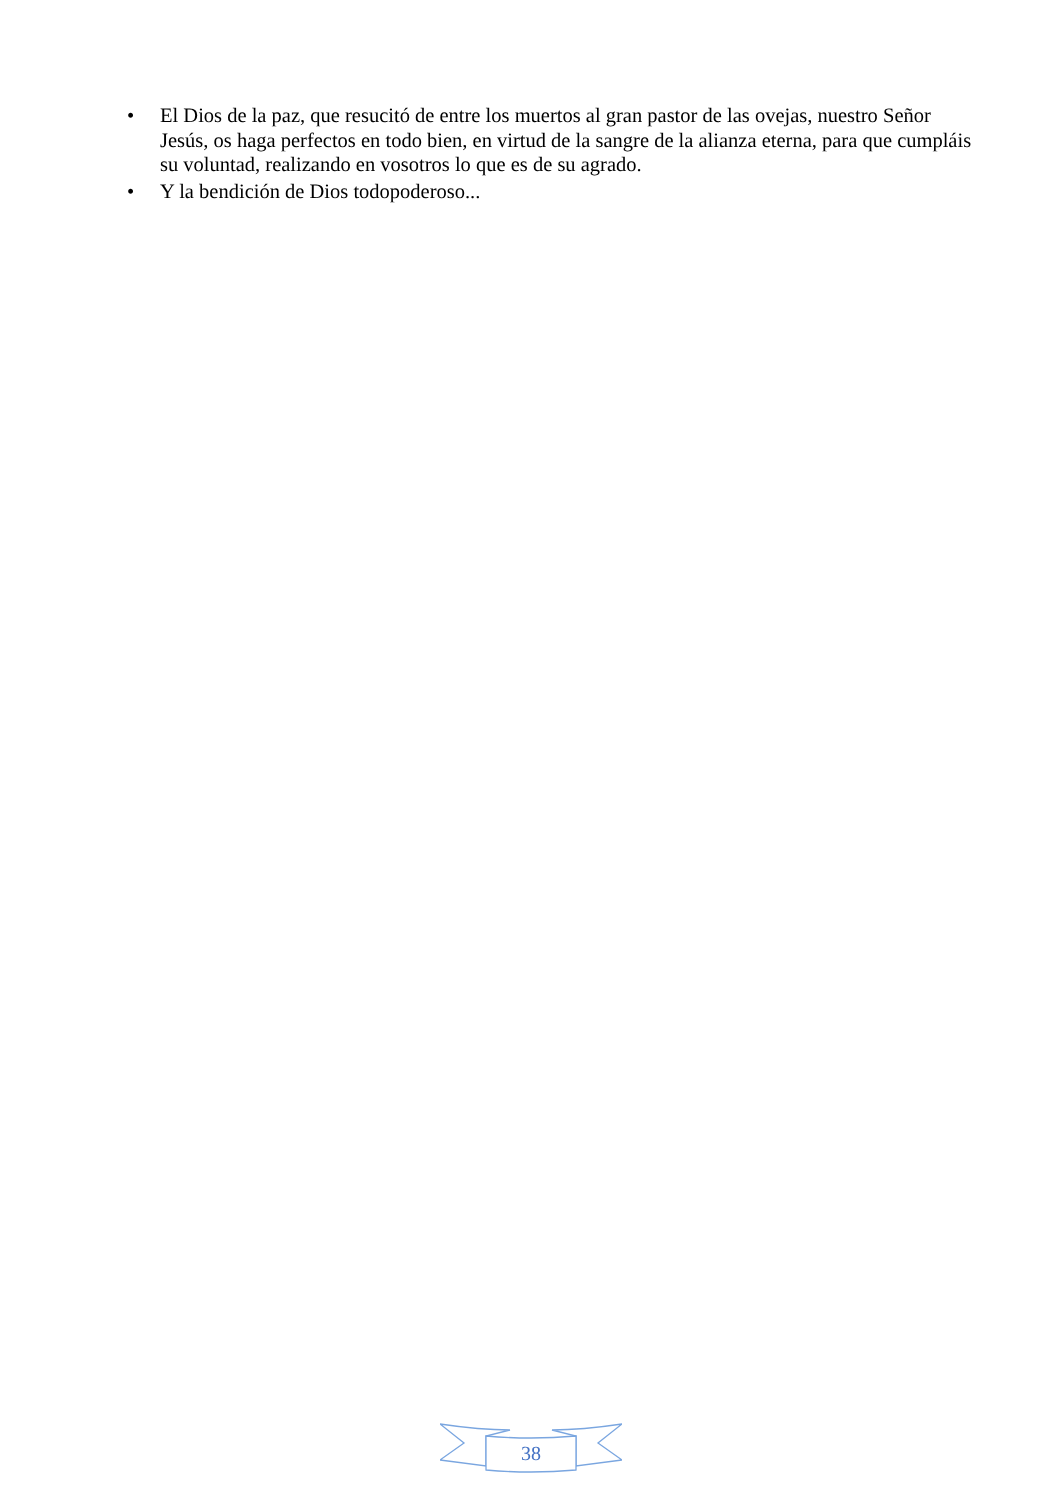• El Dios de la paz, que resucitó de entre los muertos al gran pastor de las ovejas, nuestro Señor Jesús, os haga perfectos en todo bien, en virtud de la sangre de la alianza eterna, para que cumpláis su voluntad, realizando en vosotros lo que es de su agrado.
• Y la bendición de Dios todopoderoso...
38